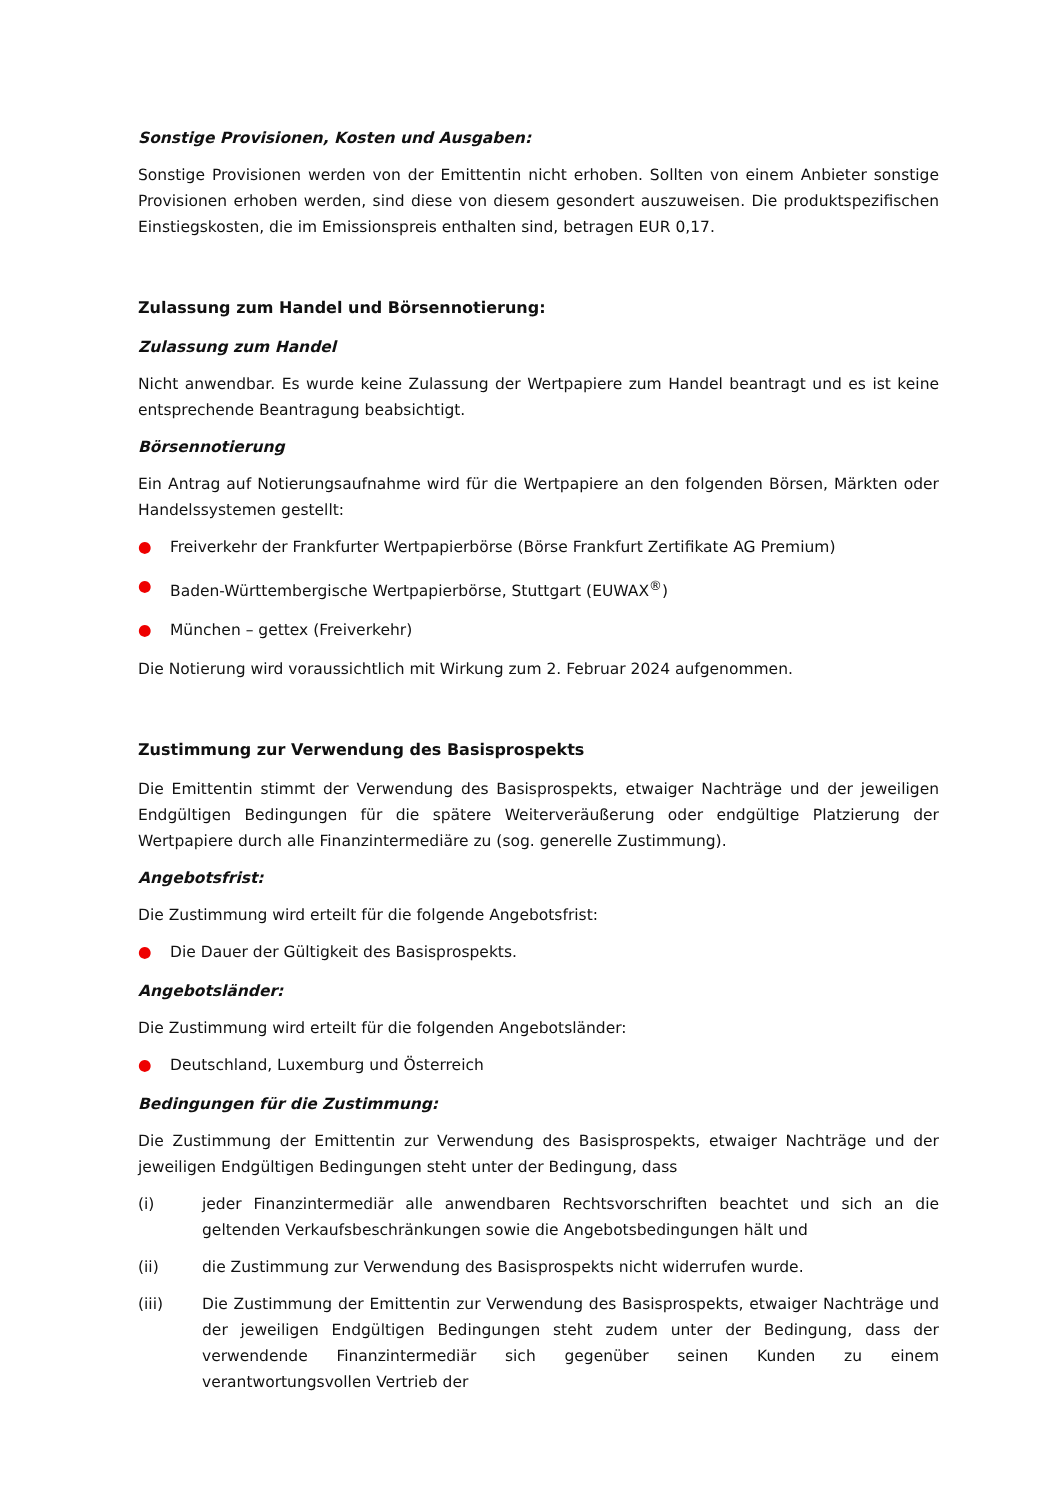Sonstige Provisionen, Kosten und Ausgaben:
Sonstige Provisionen werden von der Emittentin nicht erhoben. Sollten von einem Anbieter sonstige Provisionen erhoben werden, sind diese von diesem gesondert auszuweisen. Die produktspezifischen Einstiegskosten, die im Emissionspreis enthalten sind, betragen EUR 0,17.
Zulassung zum Handel und Börsennotierung:
Zulassung zum Handel
Nicht anwendbar. Es wurde keine Zulassung der Wertpapiere zum Handel beantragt und es ist keine entsprechende Beantragung beabsichtigt.
Börsennotierung
Ein Antrag auf Notierungsaufnahme wird für die Wertpapiere an den folgenden Börsen, Märkten oder Handelssystemen gestellt:
● Freiverkehr der Frankfurter Wertpapierbörse (Börse Frankfurt Zertifikate AG Premium)
● Baden-Württembergische Wertpapierbörse, Stuttgart (EUWAX<sup>®</sup>)
● München – gettex (Freiverkehr)
Die Notierung wird voraussichtlich mit Wirkung zum 2. Februar 2024 aufgenommen.
Zustimmung zur Verwendung des Basisprospekts
Die Emittentin stimmt der Verwendung des Basisprospekts, etwaiger Nachträge und der jeweiligen Endgültigen Bedingungen für die spätere Weiterveräußerung oder endgültige Platzierung der Wertpapiere durch alle Finanzintermediäre zu (sog. generelle Zustimmung).
Angebotsfrist:
Die Zustimmung wird erteilt für die folgende Angebotsfrist:
● Die Dauer der Gültigkeit des Basisprospekts.
Angebotsländer:
Die Zustimmung wird erteilt für die folgenden Angebotsländer:
● Deutschland, Luxemburg und Österreich
Bedingungen für die Zustimmung:
Die Zustimmung der Emittentin zur Verwendung des Basisprospekts, etwaiger Nachträge und der jeweiligen Endgültigen Bedingungen steht unter der Bedingung, dass
(i) jeder Finanzintermediär alle anwendbaren Rechtsvorschriften beachtet und sich an die geltenden Verkaufsbeschränkungen sowie die Angebotsbedingungen hält und
(ii) die Zustimmung zur Verwendung des Basisprospekts nicht widerrufen wurde.
(iii) Die Zustimmung der Emittentin zur Verwendung des Basisprospekts, etwaiger Nachträge und der jeweiligen Endgültigen Bedingungen steht zudem unter der Bedingung, dass der verwendende Finanzintermediär sich gegenüber seinen Kunden zu einem verantwortungsvollen Vertrieb der